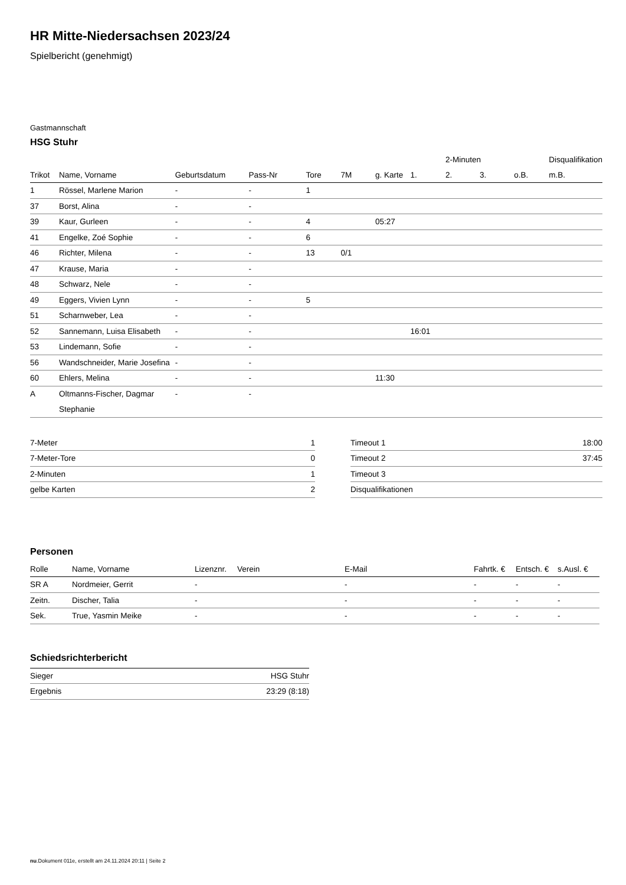HR Mitte-Niedersachsen 2023/24
Spielbericht (genehmigt)
Gastmannschaft
HSG Stuhr
| | | | | | | | | 2-Minuten | | | Disqualifikation |
| --- | --- | --- | --- | --- | --- | --- | --- | --- | --- | --- | --- |
| Trikot | Name, Vorname | Geburtsdatum | Pass-Nr | Tore | 7M | g. Karte | 1. | 2. | 3. | o.B. | m.B. |
| 1 | Rössel, Marlene Marion | - | - | 1 | | | | | | | |
| 37 | Borst, Alina | - | - | | | | | | | | |
| 39 | Kaur, Gurleen | - | - | 4 | | 05:27 | | | | | |
| 41 | Engelke, Zoé Sophie | - | - | 6 | | | | | | | |
| 46 | Richter, Milena | - | - | 13 | 0/1 | | | | | | |
| 47 | Krause, Maria | - | - | | | | | | | | |
| 48 | Schwarz, Nele | - | - | | | | | | | | |
| 49 | Eggers, Vivien Lynn | - | - | 5 | | | | | | | |
| 51 | Scharnweber, Lea | - | - | | | | | | | | |
| 52 | Sannemann, Luisa Elisabeth | - | - | | | | 16:01 | | | | |
| 53 | Lindemann, Sofie | - | - | | | | | | | | |
| 56 | Wandschneider, Marie Josefina | - | - | | | | | | | | |
| 60 | Ehlers, Melina | - | - | | | 11:30 | | | | | |
| A | Oltmanns-Fischer, Dagmar Stephanie | - | - | | | | | | | | |
| 7-Meter | 1 |
| 7-Meter-Tore | 0 |
| 2-Minuten | 1 |
| gelbe Karten | 2 |
| Timeout 1 | 18:00 |
| Timeout 2 | 37:45 |
| Timeout 3 | |
| Disqualifikationen | |
Personen
| Rolle | Name, Vorname | Lizenznr. | Verein | E-Mail | Fahrtk. € | Entsch. € | s.Ausl. € |
| --- | --- | --- | --- | --- | --- | --- | --- |
| SR A | Nordmeier, Gerrit | - | | - | - | - | - |
| Zeitn. | Discher, Talia | - | | - | - | - | - |
| Sek. | True, Yasmin Meike | - | | - | - | - | - |
Schiedsrichterbericht
| Sieger | HSG Stuhr |
| Ergebnis | 23:29 (8:18) |
nu.Dokument 011e, erstellt am 24.11.2024 20:11 | Seite 2